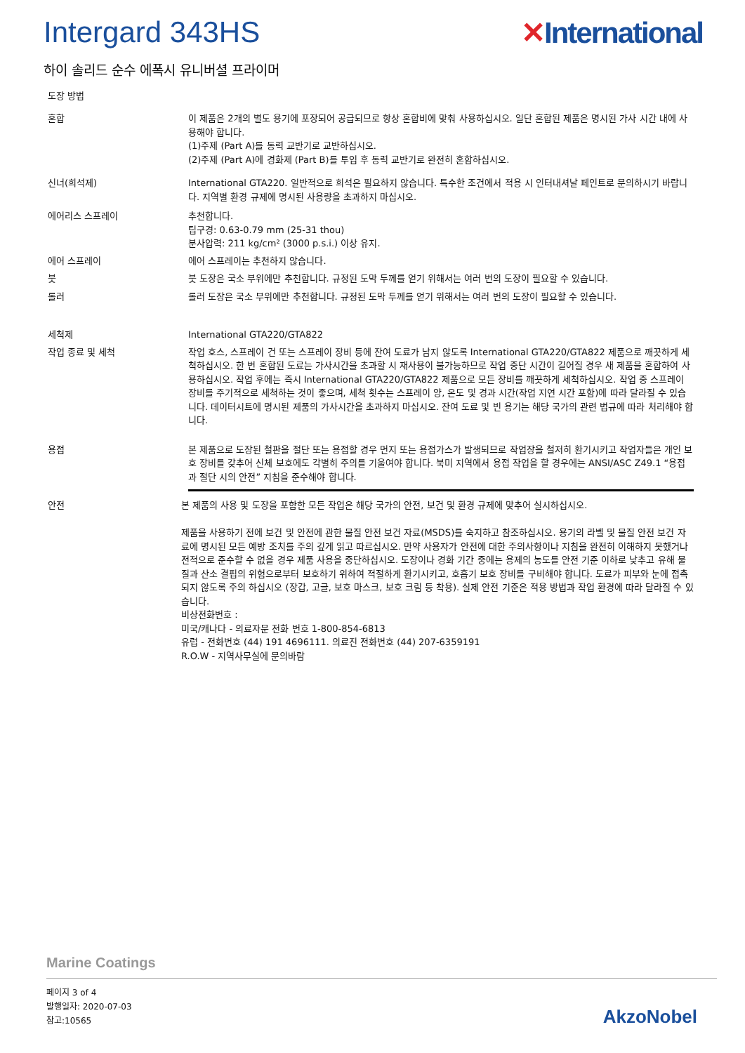Intergard 343HS ✕International
하이 솔리드 순수 에폭시 유니버셜 프라이머
도장 방법
혼합 이 제품은 2개의 별도 용기에 포장되어 공급되므로 항상 혼합비에 맞춰 사용하십시오. 일단 혼합된 제품은 명시된 가사 시간 내에 사용해야 합니다.
(1)주제 (Part A)를 동력 교반기로 교반하십시오.
(2)주제 (Part A)에 경화제 (Part B)를 투입 후 동력 교반기로 완전히 혼합하십시오.
신너(희석제) International GTA220. 일반적으로 희석은 필요하지 않습니다. 특수한 조건에서 적용 시 인터내셔날 페인트로 문의하시기 바랍니다. 지역별 환경 규제에 명시된 사용량을 초과하지 마십시오.
에어리스 스프레이 추천합니다.
팁구경: 0.63-0.79 mm (25-31 thou)
분사압력: 211 kg/cm² (3000 p.s.i.) 이상 유지.
에어 스프레이 에어 스프레이는 추천하지 않습니다.
붓 붓 도장은 국소 부위에만 추천합니다. 규정된 도막 두께를 얻기 위해서는 여러 번의 도장이 필요할 수 있습니다.
롤러 롤러 도장은 국소 부위에만 추천합니다. 규정된 도막 두께를 얻기 위해서는 여러 번의 도장이 필요할 수 있습니다.
세척제 International GTA220/GTA822
작업 종료 및 세척 작업 호스, 스프레이 건 또는 스프레이 장비 등에 잔여 도료가 남지 않도록 International GTA220/GTA822 제품으로 깨끗하게 세척하십시오. 한 번 혼합된 도료는 가사시간을 초과할 시 재사용이 불가능하므로 작업 중단 시간이 길어질 경우 새 제품을 혼합하여 사용하십시오. 작업 후에는 즉시 International GTA220/GTA822 제품으로 모든 장비를 깨끗하게 세척하십시오. 작업 중 스프레이 장비를 주기적으로 세척하는 것이 좋으며, 세척 횟수는 스프레이 양, 온도 및 경과 시간(작업 지연 시간 포함)에 따라 달라질 수 있습니다. 데이터시트에 명시된 제품의 가사시간을 초과하지 마십시오. 잔여 도료 및 빈 용기는 해당 국가의 관련 법규에 따라 처리해야 합니다.
용접 본 제품으로 도장된 철판을 절단 또는 용접할 경우 먼지 또는 용접가스가 발생되므로 작업장을 철저히 환기시키고 작업자들은 개인 보호 장비를 갖추어 신체 보호에도 각별히 주의를 기울여야 합니다. 북미 지역에서 용접 작업을 할 경우에는 ANSI/ASC Z49.1 “용접과 절단 시의 안전” 지침을 준수해야 합니다.
안전 본 제품의 사용 및 도장을 포함한 모든 작업은 해당 국가의 안전, 보건 및 환경 규제에 맞추어 실시하십시오.
제품을 사용하기 전에 보건 및 안전에 관한 물질 안전 보건 자료(MSDS)를 숙지하고 참조하십시오. 용기의 라벨 및 물질 안전 보건 자료에 명시된 모든 예방 조치를 주의 깊게 읽고 따르십시오. 만약 사용자가 안전에 대한 주의사항이나 지침을 완전히 이해하지 못했거나 전적으로 준수할 수 없을 경우 제품 사용을 중단하십시오. 도장이나 경화 기간 중에는 용제의 농도를 안전 기준 이하로 낮추고 유해 물질과 산소 결핍의 위험으로부터 보호하기 위하여 적절하게 환기시키고, 호흡기 보호 장비를 구비해야 합니다. 도료가 피부와 눈에 접촉되지 않도록 주의 하십시오 (장갑, 고글, 보호 마스크, 보호 크림 등 착용). 실제 안전 기준은 적용 방법과 작업 환경에 따라 달라질 수 있습니다.
비상전화번호 :
미국/캐나다 - 의료자문 전화 번호 1-800-854-6813
유럽 - 전화번호 (44) 191 4696111. 의료진 전화번호 (44) 207-6359191
R.O.W - 지역사무실에 문의바람
Marine Coatings
페이지 3 of 4
발행일자: 2020-07-03
참고:10565
AkzoNobel